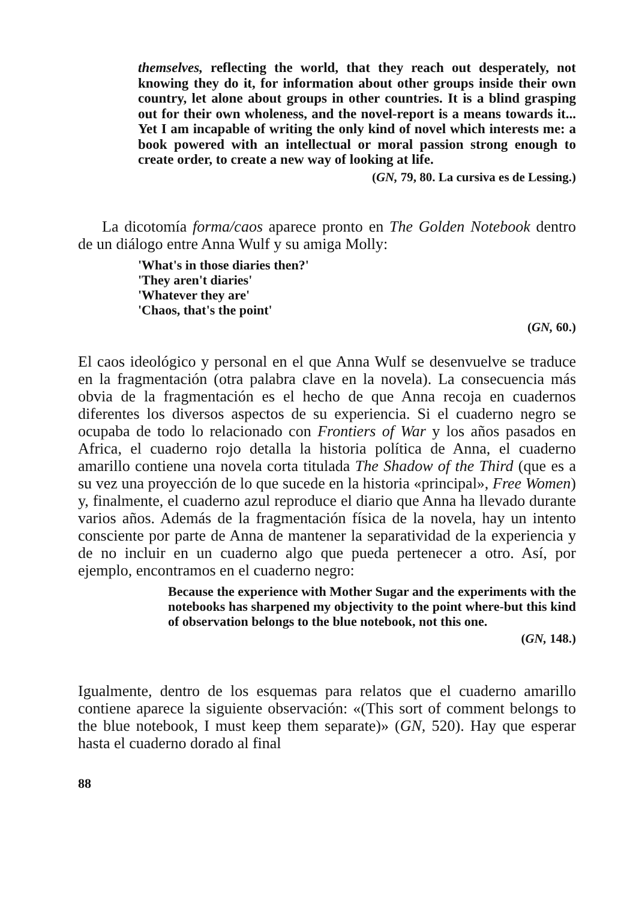themselves, reflecting the world, that they reach out desperately, not knowing they do it, for information about other groups inside their own country, let alone about groups in other countries. It is a blind grasping out for their own wholeness, and the novel-report is a means towards it... Yet I am incapable of writing the only kind of novel which interests me: a book powered with an intellectual or moral passion strong enough to create order, to create a new way of looking at life.
(GN, 79, 80. La cursiva es de Lessing.)
La dicotomía forma/caos aparece pronto en The Golden Notebook dentro de un diálogo entre Anna Wulf y su amiga Molly:
'What's in those diaries then?'
'They aren't diaries'
'Whatever they are'
'Chaos, that's the point'
(GN, 60.)
El caos ideológico y personal en el que Anna Wulf se desenvuelve se traduce en la fragmentación (otra palabra clave en la novela). La consecuencia más obvia de la fragmentación es el hecho de que Anna recoja en cuadernos diferentes los diversos aspectos de su experiencia. Si el cuaderno negro se ocupaba de todo lo relacionado con Frontiers of War y los años pasados en Africa, el cuaderno rojo detalla la historia política de Anna, el cuaderno amarillo contiene una novela corta titulada The Shadow of the Third (que es a su vez una proyección de lo que sucede en la historia «principal», Free Women) y, finalmente, el cuaderno azul reproduce el diario que Anna ha llevado durante varios años. Además de la fragmentación física de la novela, hay un intento consciente por parte de Anna de mantener la separatividad de la experiencia y de no incluir en un cuaderno algo que pueda pertenecer a otro. Así, por ejemplo, encontramos en el cuaderno negro:
Because the experience with Mother Sugar and the experiments with the notebooks has sharpened my objectivity to the point where-but this kind of observation belongs to the blue notebook, not this one.
(GN, 148.)
Igualmente, dentro de los esquemas para relatos que el cuaderno amarillo contiene aparece la siguiente observación: «(This sort of comment belongs to the blue notebook, I must keep them separate)» (GN, 520). Hay que esperar hasta el cuaderno dorado al final
88